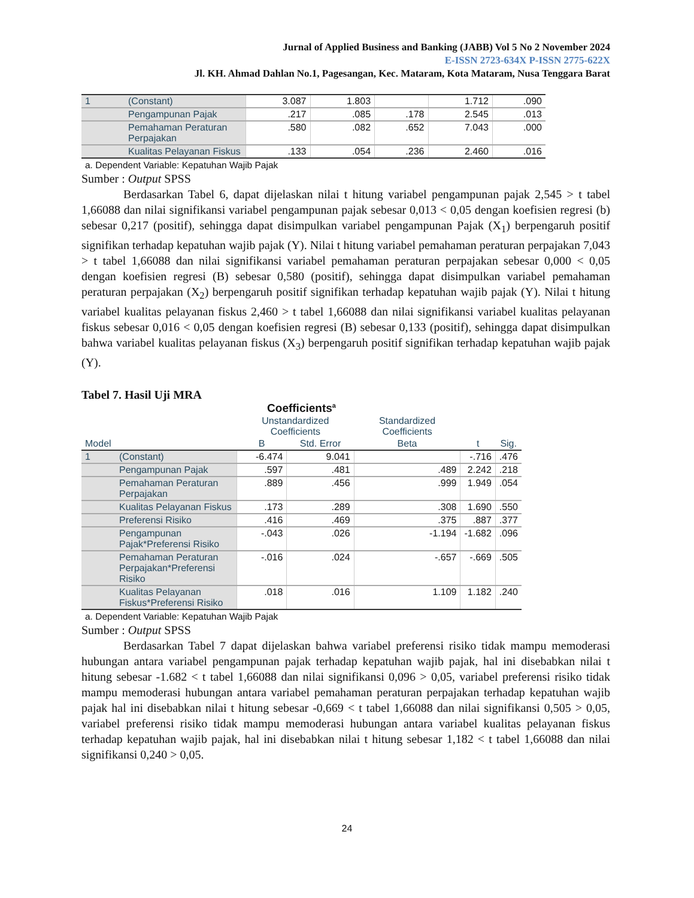Jurnal of Applied Business and Banking (JABB) Vol 5 No 2 November 2024
E-ISSN 2723-634X P-ISSN 2775-622X
Jl. KH. Ahmad Dahlan No.1, Pagesangan, Kec. Mataram, Kota Mataram, Nusa Tenggara Barat
| 1 | (Constant) | 3.087 | 1.803 | | 1.712 | .090 |
| | Pengampunan Pajak | .217 | .085 | .178 | 2.545 | .013 |
| | Pemahaman Peraturan Perpajakan | .580 | .082 | .652 | 7.043 | .000 |
| | Kualitas Pelayanan Fiskus | .133 | .054 | .236 | 2.460 | .016 |
a. Dependent Variable: Kepatuhan Wajib Pajak
Sumber : Output SPSS
Berdasarkan Tabel 6, dapat dijelaskan nilai t hitung variabel pengampunan pajak 2,545 > t tabel 1,66088 dan nilai signifikansi variabel pengampunan pajak sebesar 0,013 < 0,05 dengan koefisien regresi (b) sebesar 0,217 (positif), sehingga dapat disimpulkan variabel pengampunan Pajak (X<sub>1</sub>) berpengaruh positif signifikan terhadap kepatuhan wajib pajak (Y). Nilai t hitung variabel pemahaman peraturan perpajakan 7,043 > t tabel 1,66088 dan nilai signifikansi variabel pemahaman peraturan perpajakan sebesar 0,000 < 0,05 dengan koefisien regresi (B) sebesar 0,580 (positif), sehingga dapat disimpulkan variabel pemahaman peraturan perpajakan (X<sub>2</sub>) berpengaruh positif signifikan terhadap kepatuhan wajib pajak (Y). Nilai t hitung variabel kualitas pelayanan fiskus 2,460 > t tabel 1,66088 dan nilai signifikansi variabel kualitas pelayanan fiskus sebesar 0,016 < 0,05 dengan koefisien regresi (B) sebesar 0,133 (positif), sehingga dapat disimpulkan bahwa variabel kualitas pelayanan fiskus (X<sub>3</sub>) berpengaruh positif signifikan terhadap kepatuhan wajib pajak (Y).
Tabel 7. Hasil Uji MRA
Coefficients<sup>a</sup>
| | | Unstandardized Coefficients | | Standardized Coefficients | | |
| --- | --- | --- | --- | --- | --- | --- |
| Model | | B | Std. Error | Beta | t | Sig. |
| 1 | (Constant) | -6.474 | 9.041 | | -.716 | .476 |
| | Pengampunan Pajak | .597 | .481 | .489 | 2.242 | .218 |
| | Pemahaman Peraturan Perpajakan | .889 | .456 | .999 | 1.949 | .054 |
| | Kualitas Pelayanan Fiskus | .173 | .289 | .308 | 1.690 | .550 |
| | Preferensi Risiko | .416 | .469 | .375 | .887 | .377 |
| | Pengampunan Pajak*Preferensi Risiko | -.043 | .026 | -1.194 | -1.682 | .096 |
| | Pemahaman Peraturan Perpajakan*Preferensi Risiko | -.016 | .024 | -.657 | -.669 | .505 |
| | Kualitas Pelayanan Fiskus*Preferensi Risiko | .018 | .016 | 1.109 | 1.182 | .240 |
a. Dependent Variable: Kepatuhan Wajib Pajak
Sumber : Output SPSS
Berdasarkan Tabel 7 dapat dijelaskan bahwa variabel preferensi risiko tidak mampu memoderasi hubungan antara variabel pengampunan pajak terhadap kepatuhan wajib pajak, hal ini disebabkan nilai t hitung sebesar -1.682 < t tabel 1,66088 dan nilai signifikansi 0,096 > 0,05, variabel preferensi risiko tidak mampu memoderasi hubungan antara variabel pemahaman peraturan perpajakan terhadap kepatuhan wajib pajak hal ini disebabkan nilai t hitung sebesar -0,669 < t tabel 1,66088 dan nilai signifikansi 0,505 > 0,05, variabel preferensi risiko tidak mampu memoderasi hubungan antara variabel kualitas pelayanan fiskus terhadap kepatuhan wajib pajak, hal ini disebabkan nilai t hitung sebesar 1,182 < t tabel 1,66088 dan nilai signifikansi 0,240 > 0,05.
24